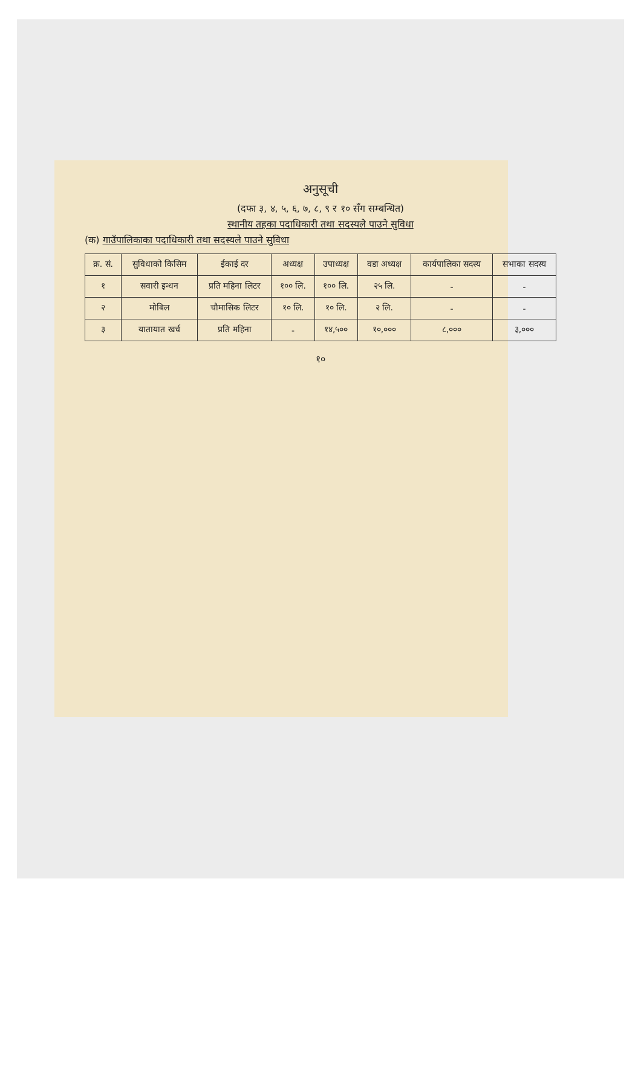अनुसूची
(दफा ३, ४, ५, ६, ७, ८, ९ र १० सँग सम्बन्धित)
स्थानीय तहका पदाधिकारी तथा सदस्यले पाउने सुविधा
(क) गाउँपालिकाका पदाधिकारी तथा सदस्यले पाउने सुविधा
| क्र. सं. | सुविधाको किसिम | ईकाई दर | अध्यक्ष | उपाध्यक्ष | वडा अध्यक्ष | कार्यपालिका सदस्य | सभाका सदस्य |
| --- | --- | --- | --- | --- | --- | --- | --- |
| १ | सवारी इन्धन | प्रति महिना लिटर | १०० लि. | १०० लि. | २५ लि. | - | - |
| २ | मोबिल | चौमासिक लिटर | १० लि. | १० लि. | २ लि. | - | - |
| ३ | यातायात खर्च | प्रति महिना | - | १४,५०० | १०,००० | ८,००० | ३,००० |
१०